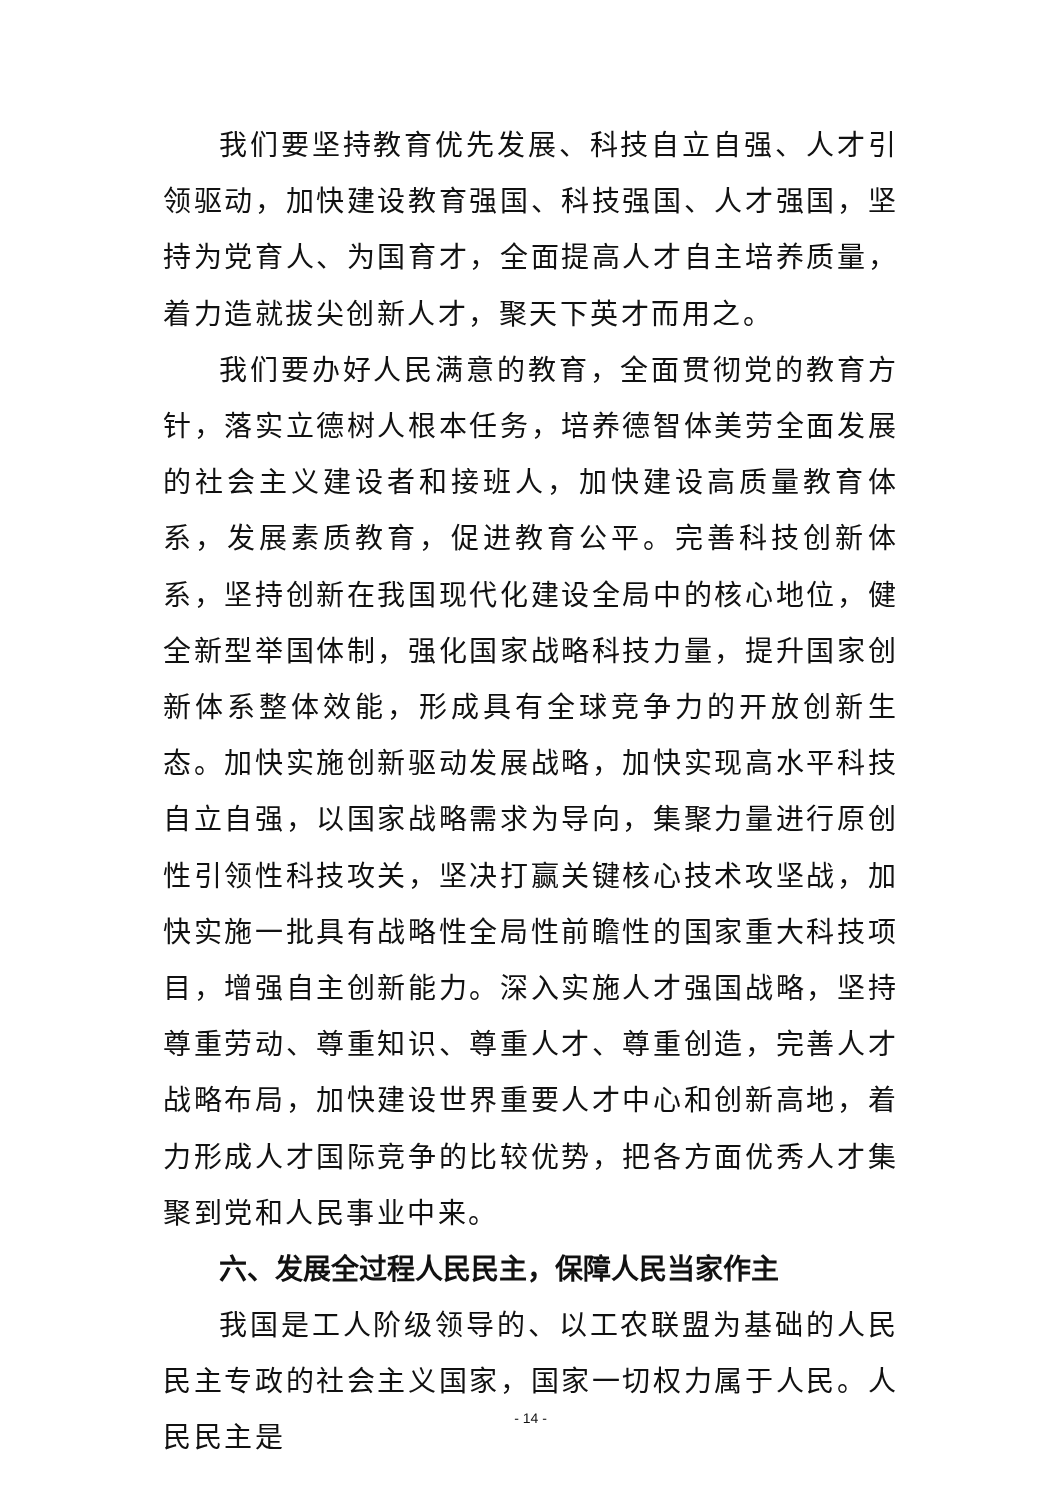我们要坚持教育优先发展、科技自立自强、人才引领驱动，加快建设教育强国、科技强国、人才强国，坚持为党育人、为国育才，全面提高人才自主培养质量，着力造就拔尖创新人才，聚天下英才而用之。
我们要办好人民满意的教育，全面贯彻党的教育方针，落实立德树人根本任务，培养德智体美劳全面发展的社会主义建设者和接班人，加快建设高质量教育体系，发展素质教育，促进教育公平。完善科技创新体系，坚持创新在我国现代化建设全局中的核心地位，健全新型举国体制，强化国家战略科技力量，提升国家创新体系整体效能，形成具有全球竞争力的开放创新生态。加快实施创新驱动发展战略，加快实现高水平科技自立自强，以国家战略需求为导向，集聚力量进行原创性引领性科技攻关，坚决打赢关键核心技术攻坚战，加快实施一批具有战略性全局性前瞻性的国家重大科技项目，增强自主创新能力。深入实施人才强国战略，坚持尊重劳动、尊重知识、尊重人才、尊重创造，完善人才战略布局，加快建设世界重要人才中心和创新高地，着力形成人才国际竞争的比较优势，把各方面优秀人才集聚到党和人民事业中来。
六、发展全过程人民民主，保障人民当家作主
我国是工人阶级领导的、以工农联盟为基础的人民民主专政的社会主义国家，国家一切权力属于人民。人民民主是
- 14 -